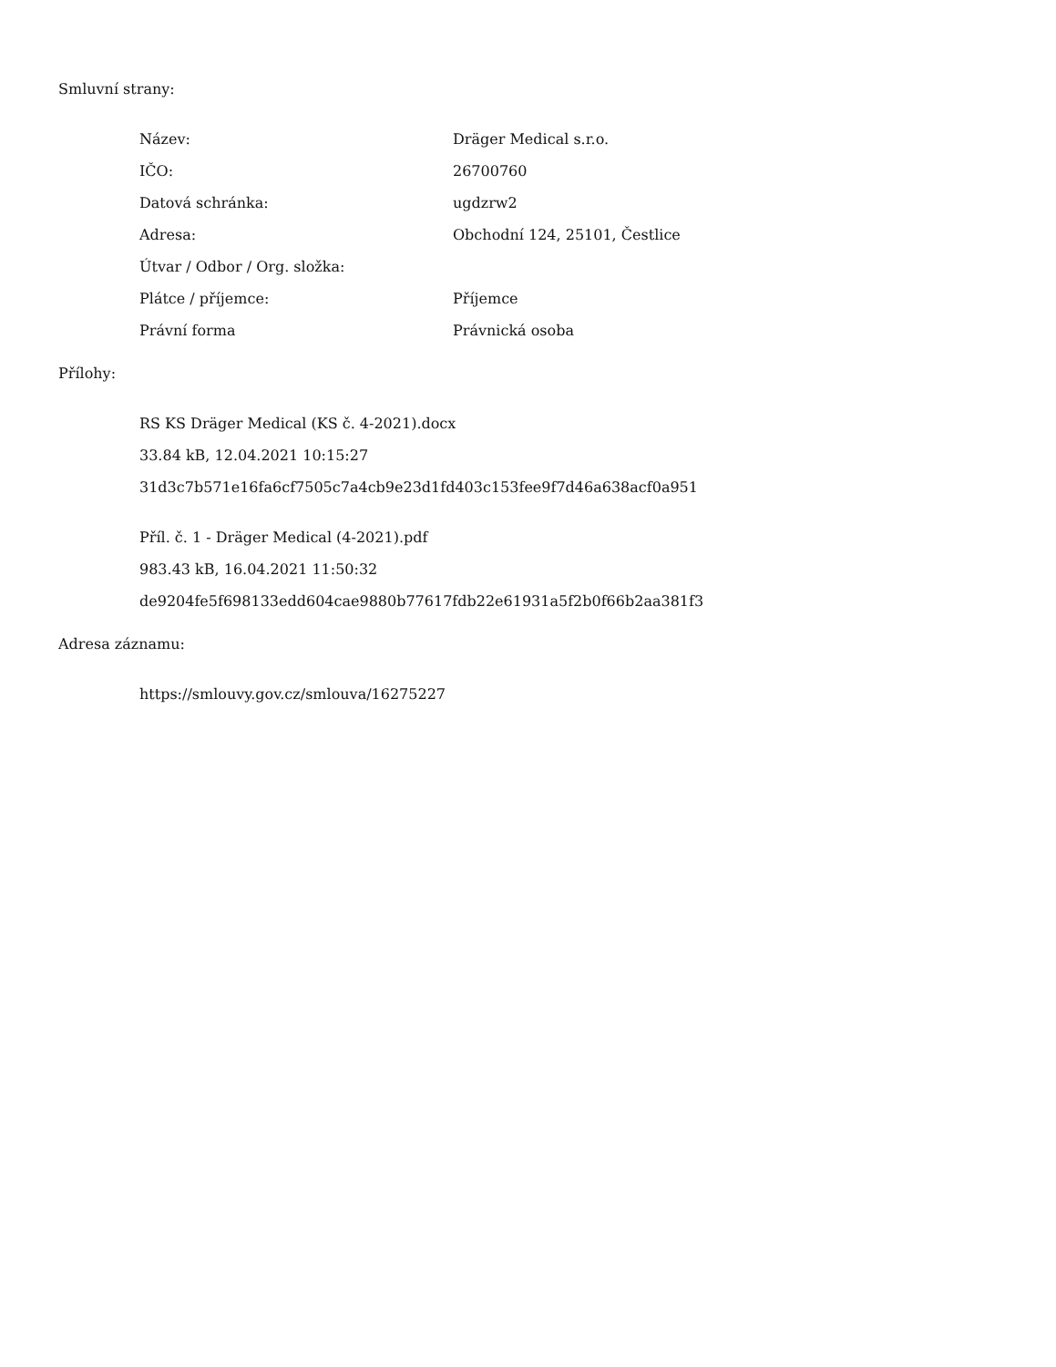Smluvní strany:
| Název: | Dräger Medical s.r.o. |
| IČO: | 26700760 |
| Datová schránka: | ugdzrw2 |
| Adresa: | Obchodní 124, 25101, Čestlice |
| Útvar / Odbor / Org. složka: | |
| Plátce / příjemce: | Příjemce |
| Právní forma | Právnická osoba |
Přílohy:
RS KS Dräger Medical (KS č. 4-2021).docx
33.84 kB, 12.04.2021 10:15:27
31d3c7b571e16fa6cf7505c7a4cb9e23d1fd403c153fee9f7d46a638acf0a951
Příl. č. 1 - Dräger Medical (4-2021).pdf
983.43 kB, 16.04.2021 11:50:32
de9204fe5f698133edd604cae9880b77617fdb22e61931a5f2b0f66b2aa381f3
Adresa záznamu:
https://smlouvy.gov.cz/smlouva/16275227